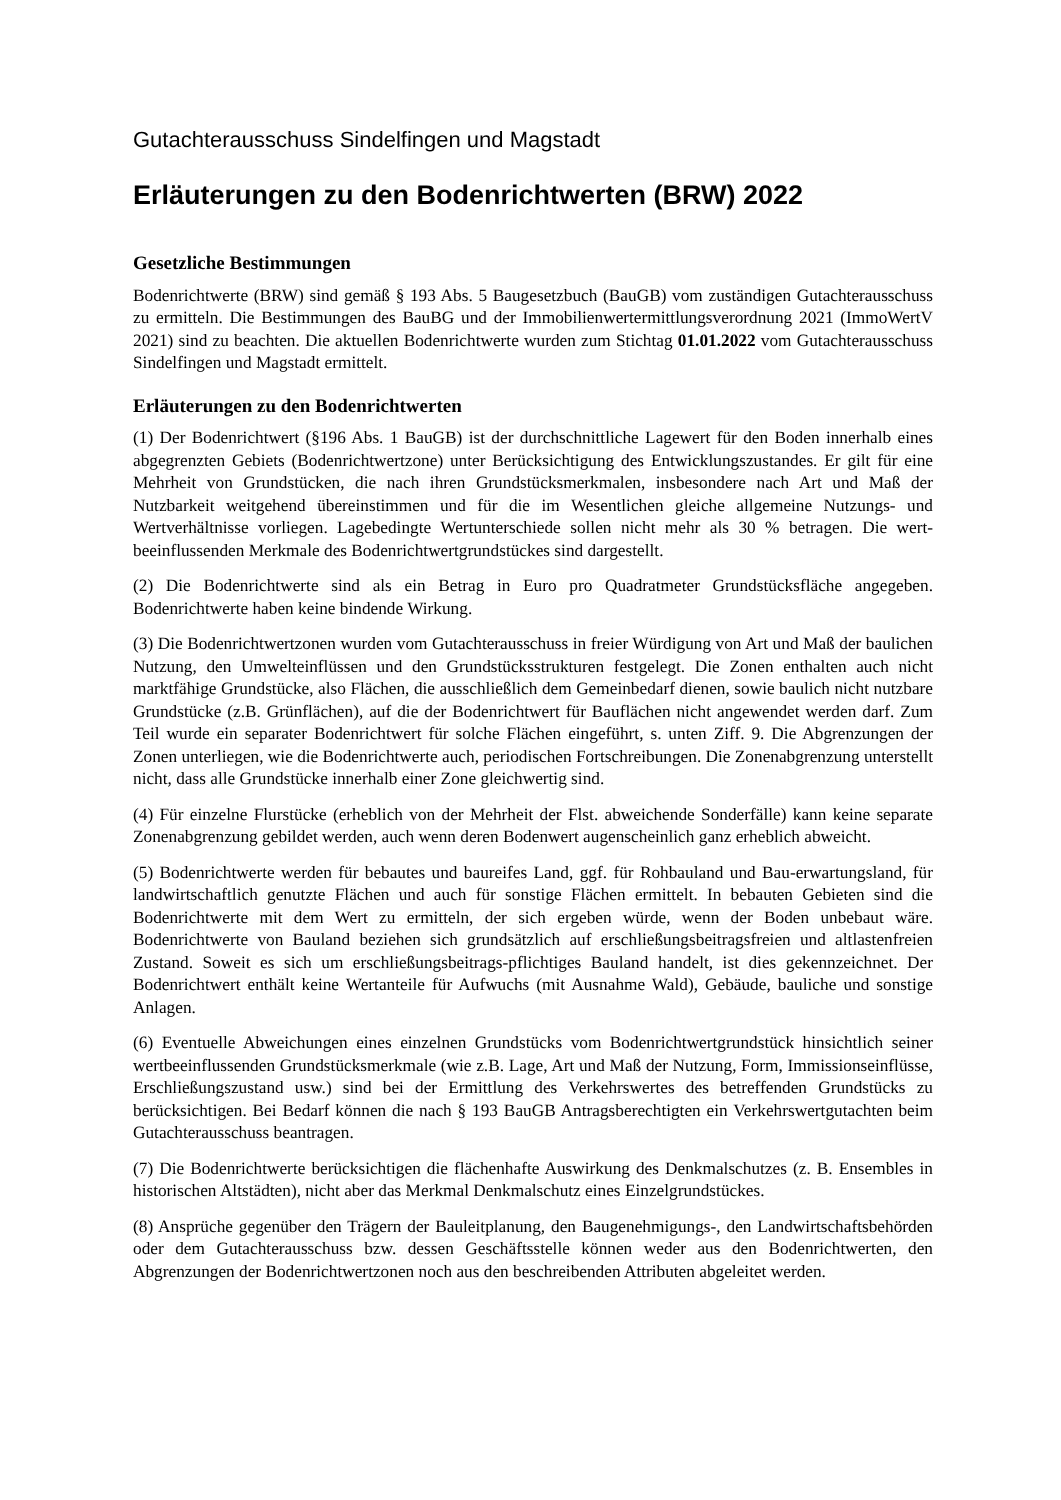Gutachterausschuss Sindelfingen und Magstadt
Erläuterungen zu den Bodenrichtwerten (BRW) 2022
Gesetzliche Bestimmungen
Bodenrichtwerte (BRW) sind gemäß § 193 Abs. 5 Baugesetzbuch (BauGB) vom zuständigen Gutachterausschuss zu ermitteln. Die Bestimmungen des BauBG und der Immobilienwertermittlungsverordnung 2021 (ImmoWertV 2021) sind zu beachten. Die aktuellen Bodenrichtwerte wurden zum Stichtag 01.01.2022 vom Gutachterausschuss Sindelfingen und Magstadt ermittelt.
Erläuterungen zu den Bodenrichtwerten
(1) Der Bodenrichtwert (§196 Abs. 1 BauGB) ist der durchschnittliche Lagewert für den Boden innerhalb eines abgegrenzten Gebiets (Bodenrichtwertzone) unter Berücksichtigung des Entwicklungszustandes. Er gilt für eine Mehrheit von Grundstücken, die nach ihren Grundstücksmerkmalen, insbesondere nach Art und Maß der Nutzbarkeit weitgehend übereinstimmen und für die im Wesentlichen gleiche allgemeine Nutzungs- und Wertverhältnisse vorliegen. Lagebedingte Wertunterschiede sollen nicht mehr als 30 % betragen. Die wert-beeinflussenden Merkmale des Bodenrichtwertgrundstückes sind dargestellt.
(2) Die Bodenrichtwerte sind als ein Betrag in Euro pro Quadratmeter Grundstücksfläche angegeben. Bodenrichtwerte haben keine bindende Wirkung.
(3) Die Bodenrichtwertzonen wurden vom Gutachterausschuss in freier Würdigung von Art und Maß der baulichen Nutzung, den Umwelteinflüssen und den Grundstücksstrukturen festgelegt. Die Zonen enthalten auch nicht marktfähige Grundstücke, also Flächen, die ausschließlich dem Gemeinbedarf dienen, sowie baulich nicht nutzbare Grundstücke (z.B. Grünflächen), auf die der Bodenrichtwert für Bauflächen nicht angewendet werden darf. Zum Teil wurde ein separater Bodenrichtwert für solche Flächen eingeführt, s. unten Ziff. 9. Die Abgrenzungen der Zonen unterliegen, wie die Bodenrichtwerte auch, periodischen Fortschreibungen. Die Zonenabgrenzung unterstellt nicht, dass alle Grundstücke innerhalb einer Zone gleichwertig sind.
(4) Für einzelne Flurstücke (erheblich von der Mehrheit der Flst. abweichende Sonderfälle) kann keine separate Zonenabgrenzung gebildet werden, auch wenn deren Bodenwert augenscheinlich ganz erheblich abweicht.
(5) Bodenrichtwerte werden für bebautes und baureifes Land, ggf. für Rohbauland und Bau-erwartungsland, für landwirtschaftlich genutzte Flächen und auch für sonstige Flächen ermittelt. In bebauten Gebieten sind die Bodenrichtwerte mit dem Wert zu ermitteln, der sich ergeben würde, wenn der Boden unbebaut wäre. Bodenrichtwerte von Bauland beziehen sich grundsätzlich auf erschließungsbeitragsfreien und altlastenfreien Zustand. Soweit es sich um erschließungsbeitrags-pflichtiges Bauland handelt, ist dies gekennzeichnet. Der Bodenrichtwert enthält keine Wertanteile für Aufwuchs (mit Ausnahme Wald), Gebäude, bauliche und sonstige Anlagen.
(6) Eventuelle Abweichungen eines einzelnen Grundstücks vom Bodenrichtwertgrundstück hinsichtlich seiner wertbeeinflussenden Grundstücksmerkmale (wie z.B. Lage, Art und Maß der Nutzung, Form, Immissionseinflüsse, Erschließungszustand usw.) sind bei der Ermittlung des Verkehrswertes des betreffenden Grundstücks zu berücksichtigen. Bei Bedarf können die nach § 193 BauGB Antragsberechtigten ein Verkehrswertgutachten beim Gutachterausschuss beantragen.
(7) Die Bodenrichtwerte berücksichtigen die flächenhafte Auswirkung des Denkmalschutzes (z. B. Ensembles in historischen Altstädten), nicht aber das Merkmal Denkmalschutz eines Einzelgrundstückes.
(8) Ansprüche gegenüber den Trägern der Bauleitplanung, den Baugenehmigungs-, den Landwirtschaftsbehörden oder dem Gutachterausschuss bzw. dessen Geschäftsstelle können weder aus den Bodenrichtwerten, den Abgrenzungen der Bodenrichtwertzonen noch aus den beschreibenden Attributen abgeleitet werden.